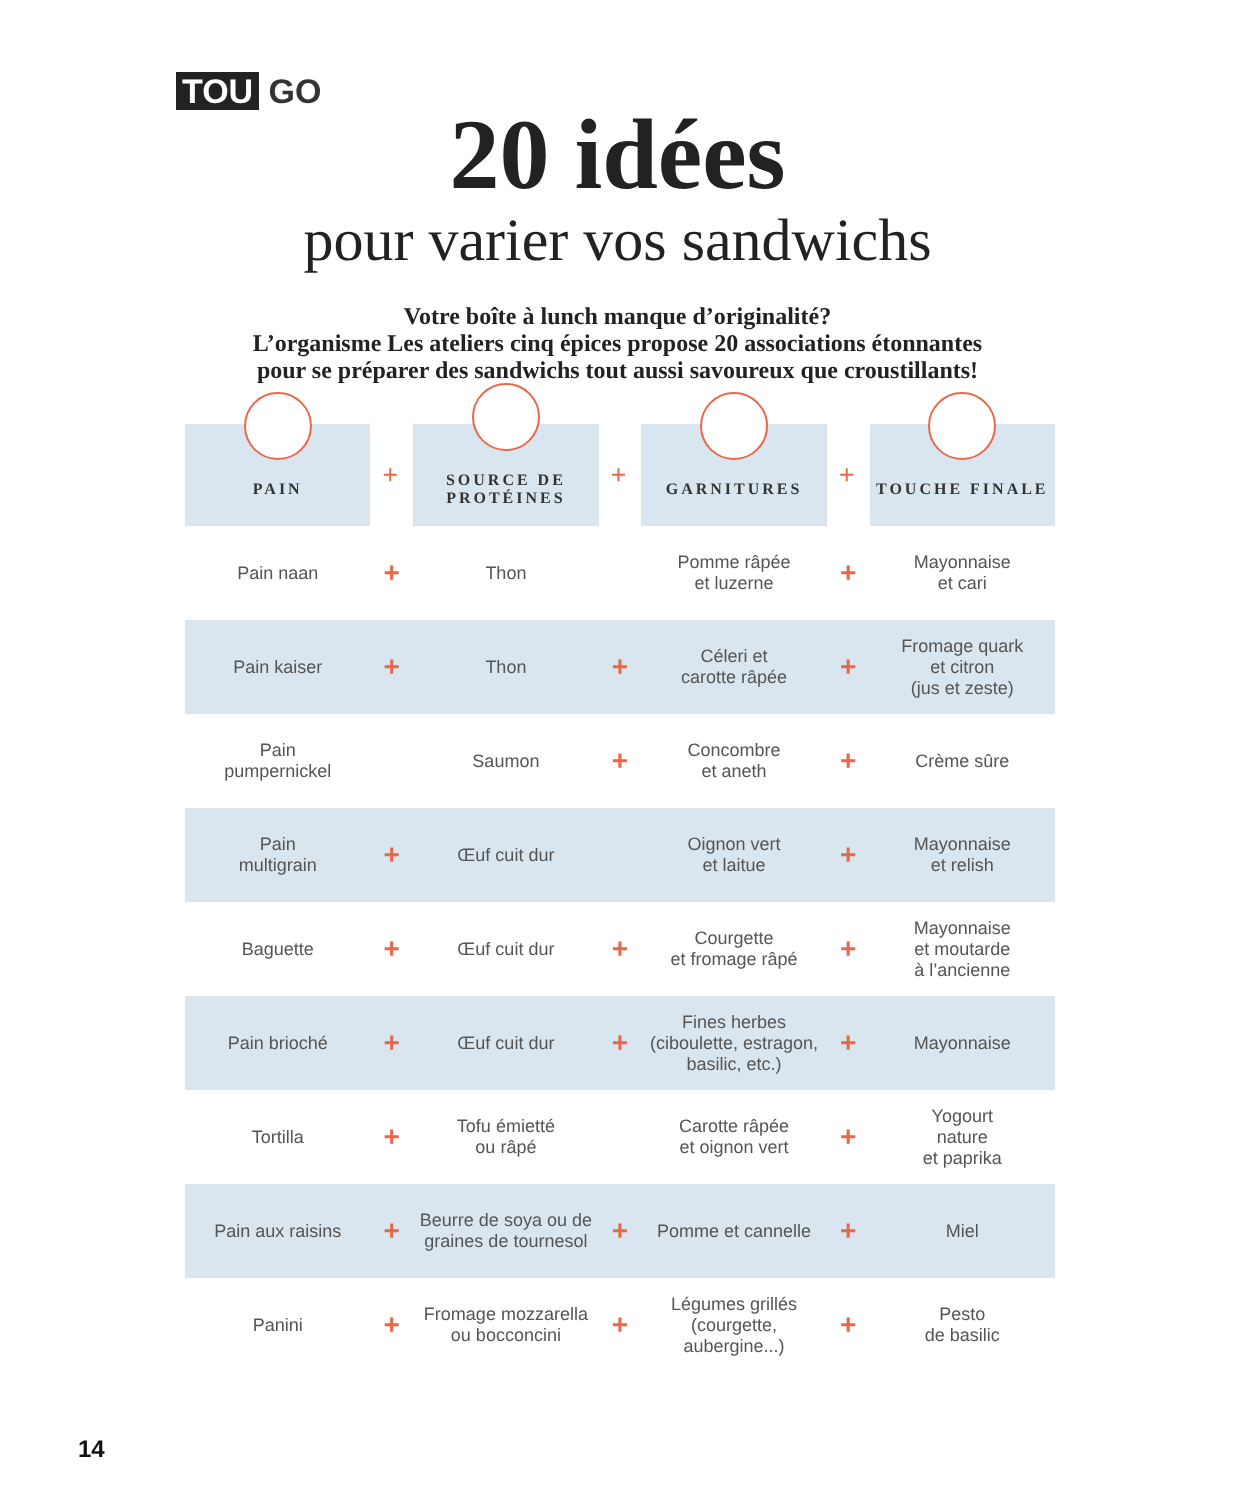TOU GO
20 idées
pour varier vos sandwichs
Votre boîte à lunch manque d’originalité?
L’organisme Les ateliers cinq épices propose 20 associations étonnantes
pour se préparer des sandwichs tout aussi savoureux que croustillants!
| PAIN | + | SOURCE DE PROTÉINES | + | GARNITURES | + | TOUCHE FINALE |
| --- | --- | --- | --- | --- | --- | --- |
| Pain naan | + | Thon | | Pomme râpée et luzerne | + | Mayonnaise et cari |
| Pain kaiser | + | Thon | + | Céleri et carotte râpée | + | Fromage quark et citron (jus et zeste) |
| Pain pumpernickel | | Saumon | + | Concombre et aneth | + | Crème sûre |
| Pain multigrain | + | Œuf cuit dur | | Oignon vert et laitue | + | Mayonnaise et relish |
| Baguette | + | Œuf cuit dur | + | Courgette et fromage râpé | + | Mayonnaise et moutarde à l’ancienne |
| Pain brioché | + | Œuf cuit dur | + | Fines herbes (ciboulette, estragon, basilic, etc.) | + | Mayonnaise |
| Tortilla | + | Tofu émietté ou râpé | | Carotte râpée et oignon vert | + | Yogourt nature et paprika |
| Pain aux raisins | + | Beurre de soya ou de graines de tournesol | + | Pomme et cannelle | + | Miel |
| Panini | + | Fromage mozzarella ou bocconcini | + | Légumes grillés (courgette, aubergine...) | + | Pesto de basilic |
14